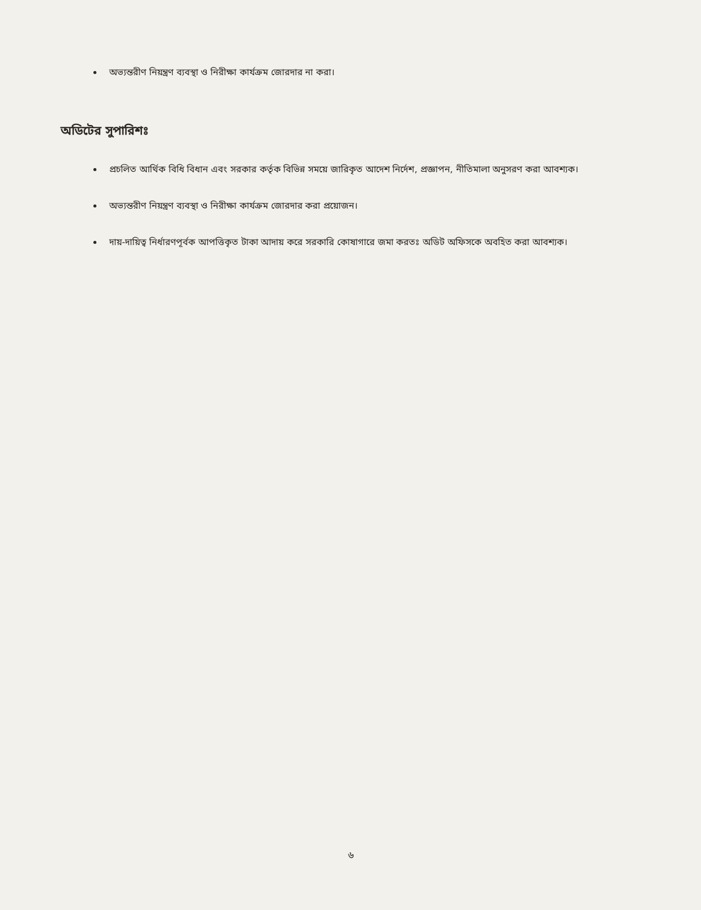অভ্যন্তরীণ নিয়ন্ত্রণ ব্যবস্থা ও নিরীক্ষা কার্যক্রম জোরদার না করা।
অডিটের সুপারিশঃ
প্রচলিত আর্থিক বিধি বিধান এবং সরকার কর্তৃক বিভিন্ন সময়ে জারিকৃত আদেশ নির্দেশ, প্রজ্ঞাপন, নীতিমালা অনুসরণ করা আবশ্যক।
অভ্যন্তরীণ নিয়ন্ত্রণ ব্যবস্থা ও নিরীক্ষা কার্যক্রম জোরদার করা প্রয়োজন।
দায়-দায়িত্ব নির্ধারণপূর্বক আপত্তিকৃত টাকা আদায় করে সরকারি কোষাগারে জমা করতঃ অডিট অফিসকে অবহিত করা আবশ্যক।
৬